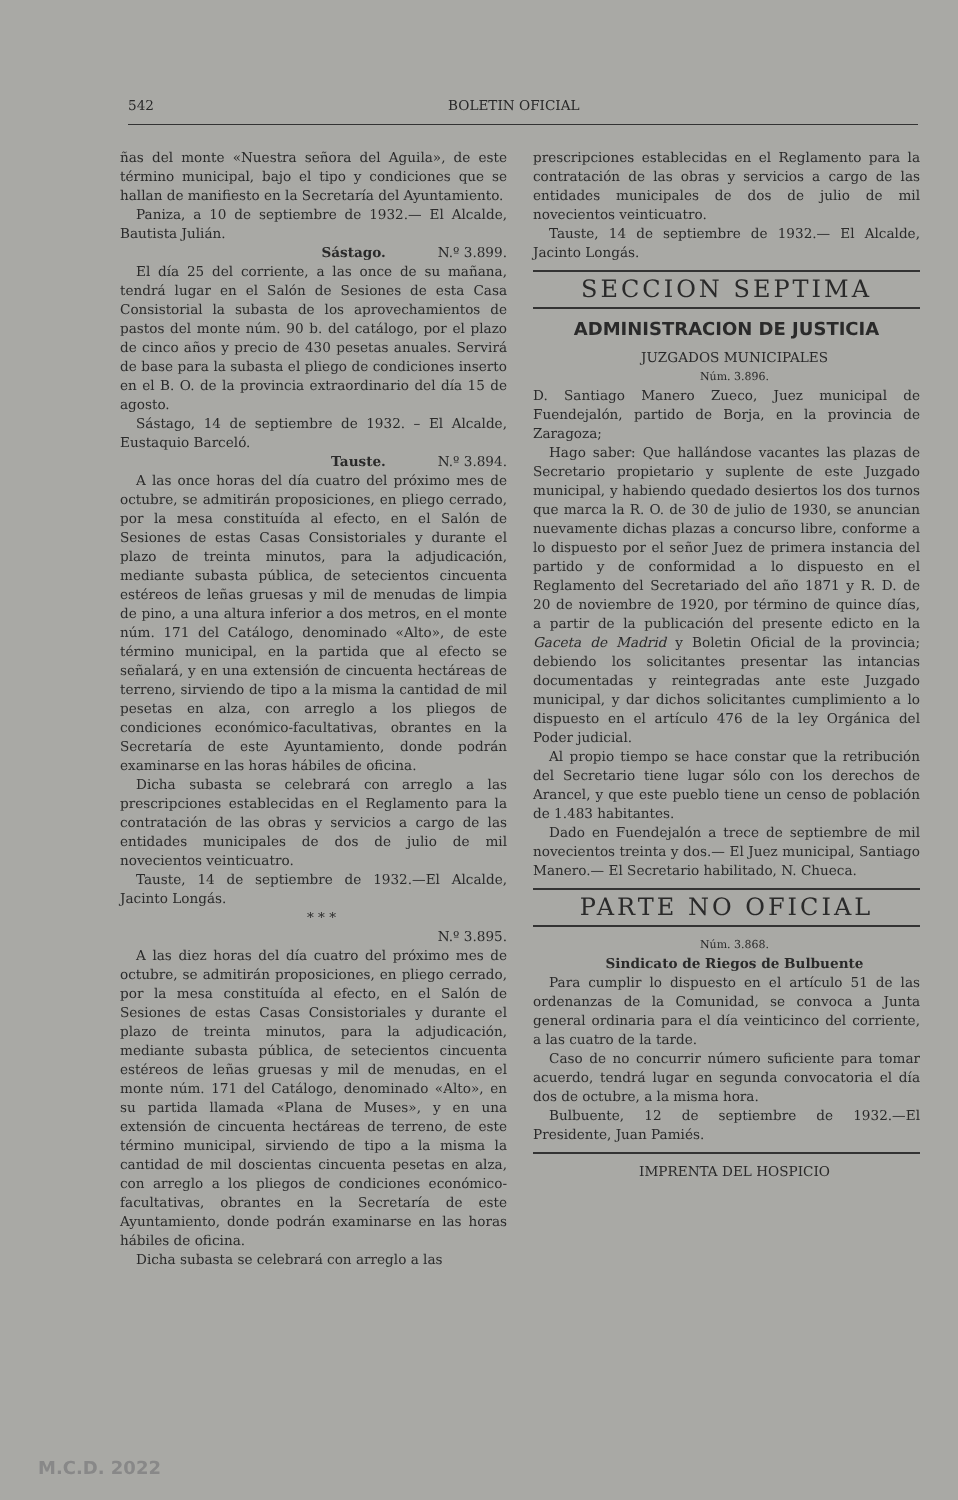542 BOLETIN OFICIAL
ñas del monte «Nuestra señora del Aguila», de este término municipal, bajo el tipo y condiciones que se hallan de manifiesto en la Secretaría del Ayuntamiento.
Paniza, a 10 de septiembre de 1932.— El Alcalde, Bautista Julián.
Sástago. N.º 3.899.
El día 25 del corriente, a las once de su mañana, tendrá lugar en el Salón de Sesiones de esta Casa Consistorial la subasta de los aprovechamientos de pastos del monte núm. 90 b. del catálogo, por el plazo de cinco años y precio de 430 pesetas anuales. Servirá de base para la subasta el pliego de condiciones inserto en el B. O. de la provincia extraordinario del día 15 de agosto.
Sástago, 14 de septiembre de 1932. – El Alcalde, Eustaquio Barceló.
Tauste. N.º 3.894.
A las once horas del día cuatro del próximo mes de octubre, se admitirán proposiciones, en pliego cerrado, por la mesa constituída al efecto, en el Salón de Sesiones de estas Casas Consistoriales y durante el plazo de treinta minutos, para la adjudicación, mediante subasta pública, de setecientos cincuenta estéreos de leñas gruesas y mil de menudas de limpia de pino, a una altura inferior a dos metros, en el monte núm. 171 del Catálogo, denominado «Alto», de este término municipal, en la partida que al efecto se señalará, y en una extensión de cincuenta hectáreas de terreno, sirviendo de tipo a la misma la cantidad de mil pesetas en alza, con arreglo a los pliegos de condiciones económico-facultativas, obrantes en la Secretaría de este Ayuntamiento, donde podrán examinarse en las horas hábiles de oficina.
Dicha subasta se celebrará con arreglo a las prescripciones establecidas en el Reglamento para la contratación de las obras y servicios a cargo de las entidades municipales de dos de julio de mil novecientos veinticuatro.
Tauste, 14 de septiembre de 1932.—El Alcalde, Jacinto Longás.
* * *
N.º 3.895.
A las diez horas del día cuatro del próximo mes de octubre, se admitirán proposiciones, en pliego cerrado, por la mesa constituída al efecto, en el Salón de Sesiones de estas Casas Consistoriales y durante el plazo de treinta minutos, para la adjudicación, mediante subasta pública, de setecientos cincuenta estéreos de leñas gruesas y mil de menudas, en el monte núm. 171 del Catálogo, denominado «Alto», en su partida llamada «Plana de Muses», y en una extensión de cincuenta hectáreas de terreno, de este término municipal, sirviendo de tipo a la misma la cantidad de mil doscientas cincuenta pesetas en alza, con arreglo a los pliegos de condiciones económico-facultativas, obrantes en la Secretaría de este Ayuntamiento, donde podrán examinarse en las horas hábiles de oficina.
Dicha subasta se celebrará con arreglo a las
prescripciones establecidas en el Reglamento para la contratación de las obras y servicios a cargo de las entidades municipales de dos de julio de mil novecientos veinticuatro.
Tauste, 14 de septiembre de 1932.— El Alcalde, Jacinto Longás.
SECCION SEPTIMA
ADMINISTRACION DE JUSTICIA
JUZGADOS MUNICIPALES
Núm. 3.896.
D. Santiago Manero Zueco, Juez municipal de Fuendejalón, partido de Borja, en la provincia de Zaragoza;
Hago saber: Que hallándose vacantes las plazas de Secretario propietario y suplente de este Juzgado municipal, y habiendo quedado desiertos los dos turnos que marca la R. O. de 30 de julio de 1930, se anuncian nuevamente dichas plazas a concurso libre, conforme a lo dispuesto por el señor Juez de primera instancia del partido y de conformidad a lo dispuesto en el Reglamento del Secretariado del año 1871 y R. D. de 20 de noviembre de 1920, por término de quince días, a partir de la publicación del presente edicto en la Gaceta de Madrid y Boletin Oficial de la provincia; debiendo los solicitantes presentar las intancias documentadas y reintegradas ante este Juzgado municipal, y dar dichos solicitantes cumplimiento a lo dispuesto en el artículo 476 de la ley Orgánica del Poder judicial.
Al propio tiempo se hace constar que la retribución del Secretario tiene lugar sólo con los derechos de Arancel, y que este pueblo tiene un censo de población de 1.483 habitantes.
Dado en Fuendejalón a trece de septiembre de mil novecientos treinta y dos.— El Juez municipal, Santiago Manero.— El Secretario habilitado, N. Chueca.
PARTE NO OFICIAL
Núm. 3.868.
Sindicato de Riegos de Bulbuente
Para cumplir lo dispuesto en el artículo 51 de las ordenanzas de la Comunidad, se convoca a Junta general ordinaria para el día veinticinco del corriente, a las cuatro de la tarde.
Caso de no concurrir número suficiente para tomar acuerdo, tendrá lugar en segunda convocatoria el día dos de octubre, a la misma hora.
Bulbuente, 12 de septiembre de 1932.—El Presidente, Juan Pamiés.
IMPRENTA DEL HOSPICIO
M.C.D. 2022